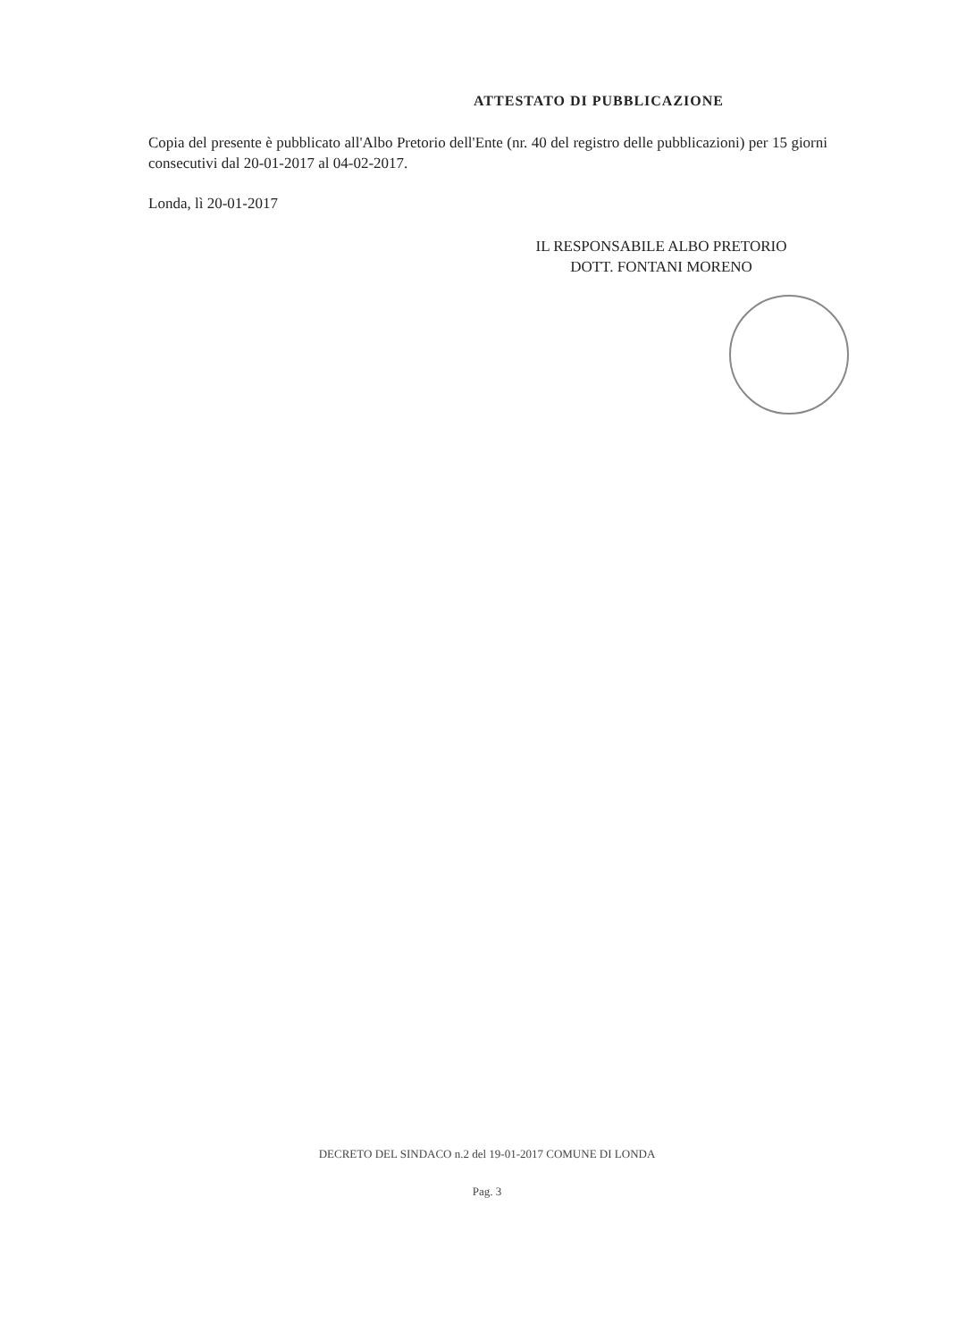ATTESTATO DI PUBBLICAZIONE
Copia del presente è pubblicato all'Albo Pretorio dell'Ente (nr. 40 del registro delle pubblicazioni) per 15 giorni consecutivi dal 20-01-2017 al 04-02-2017.
Londa, lì 20-01-2017
IL RESPONSABILE ALBO PRETORIO
DOTT. FONTANI MORENO
DECRETO DEL SINDACO n.2 del 19-01-2017 COMUNE DI LONDA
Pag. 3